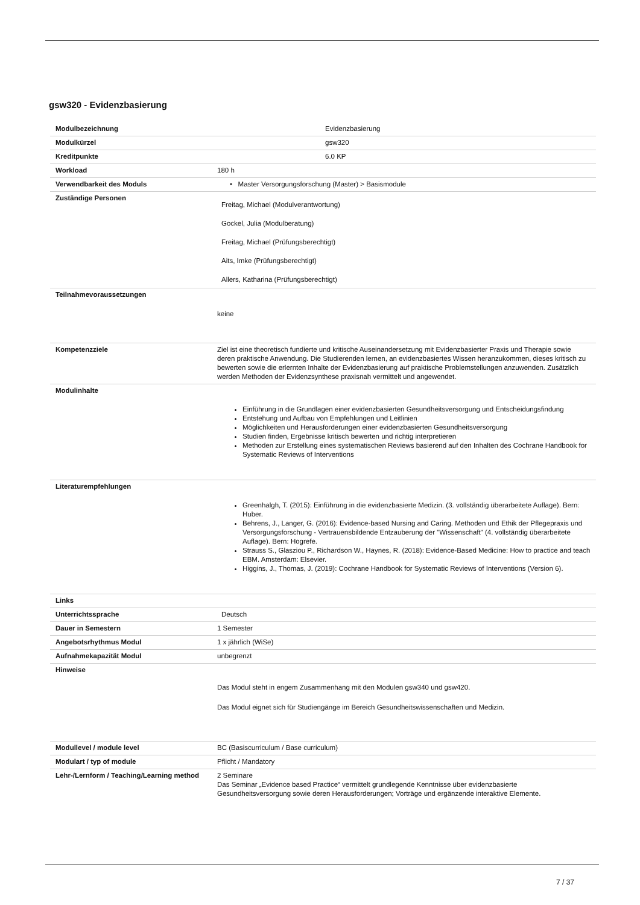gsw320 - Evidenzbasierung
| Modulbezeichnung | Evidenzbasierung |
| Modulkürzel | gsw320 |
| Kreditpunkte | 6.0 KP |
| Workload | 180 h |
| Verwendbarkeit des Moduls | • Master Versorgungsforschung (Master) > Basismodule |
| Zuständige Personen | Freitag, Michael (Modulverantwortung) Gockel, Julia (Modulberatung) Freitag, Michael (Prüfungsberechtigt) Aits, Imke (Prüfungsberechtigt) Allers, Katharina (Prüfungsberechtigt) |
| Teilnahmevoraussetzungen | keine |
| Kompetenzziele | Ziel ist eine theoretisch fundierte und kritische Auseinandersetzung mit Evidenzbasierter Praxis und Therapie sowie deren praktische Anwendung. Die Studierenden lernen, an evidenzbasiertes Wissen heranzukommen, dieses kritisch zu bewerten sowie die erlernten Inhalte der Evidenzbasierung auf praktische Problemstellungen anzuwenden. Zusätzlich werden Methoden der Evidenzsynthese praxisnah vermittelt und angewendet. |
| Modulinhalte | Einführung in die Grundlagen einer evidenzbasierten Gesundheitsversorgung und Entscheidungsfindung Entstehung und Aufbau von Empfehlungen und Leitlinien Möglichkeiten und Herausforderungen einer evidenzbasierten Gesundheitsversorgung Studien finden, Ergebnisse kritisch bewerten und richtig interpretieren Methoden zur Erstellung eines systematischen Reviews basierend auf den Inhalten des Cochrane Handbook for Systematic Reviews of Interventions |
| Literaturempfehlungen | Greenhalgh, T. (2015): Einführung in die evidenzbasierte Medizin. (3. vollständig überarbeitete Auflage). Bern: Huber. Behrens, J., Langer, G. (2016): Evidence-based Nursing and Caring. Methoden und Ethik der Pflegepraxis und Versorgungsforschung - Vertrauensbildende Entzauberung der "Wissenschaft" (4. vollständig überarbeitete Auflage). Bern: Hogrefe. Strauss S., Glasziou P., Richardson W., Haynes, R. (2018): Evidence-Based Medicine: How to practice and teach EBM. Amsterdam: Elsevier. Higgins, J., Thomas, J. (2019): Cochrane Handbook for Systematic Reviews of Interventions (Version 6). |
| Links | |
| Unterrichtssprache | Deutsch |
| Dauer in Semestern | 1 Semester |
| Angebotsrhythmus Modul | 1 x jährlich (WiSe) |
| Aufnahmekapazität Modul | unbegrenzt |
| Hinweise | Das Modul steht in engem Zusammenhang mit den Modulen gsw340 und gsw420. Das Modul eignet sich für Studiengänge im Bereich Gesundheitswissenschaften und Medizin. |
| Modullevel / module level | BC (Basiscurriculum / Base curriculum) |
| Modulart / typ of module | Pflicht / Mandatory |
| Lehr-/Lernform / Teaching/Learning method | 2 Seminare Das Seminar „Evidence based Practice“ vermittelt grundlegende Kenntnisse über evidenzbasierte Gesundheitsversorgung sowie deren Herausforderungen; Vorträge und ergänzende interaktive Elemente. |
7 / 37